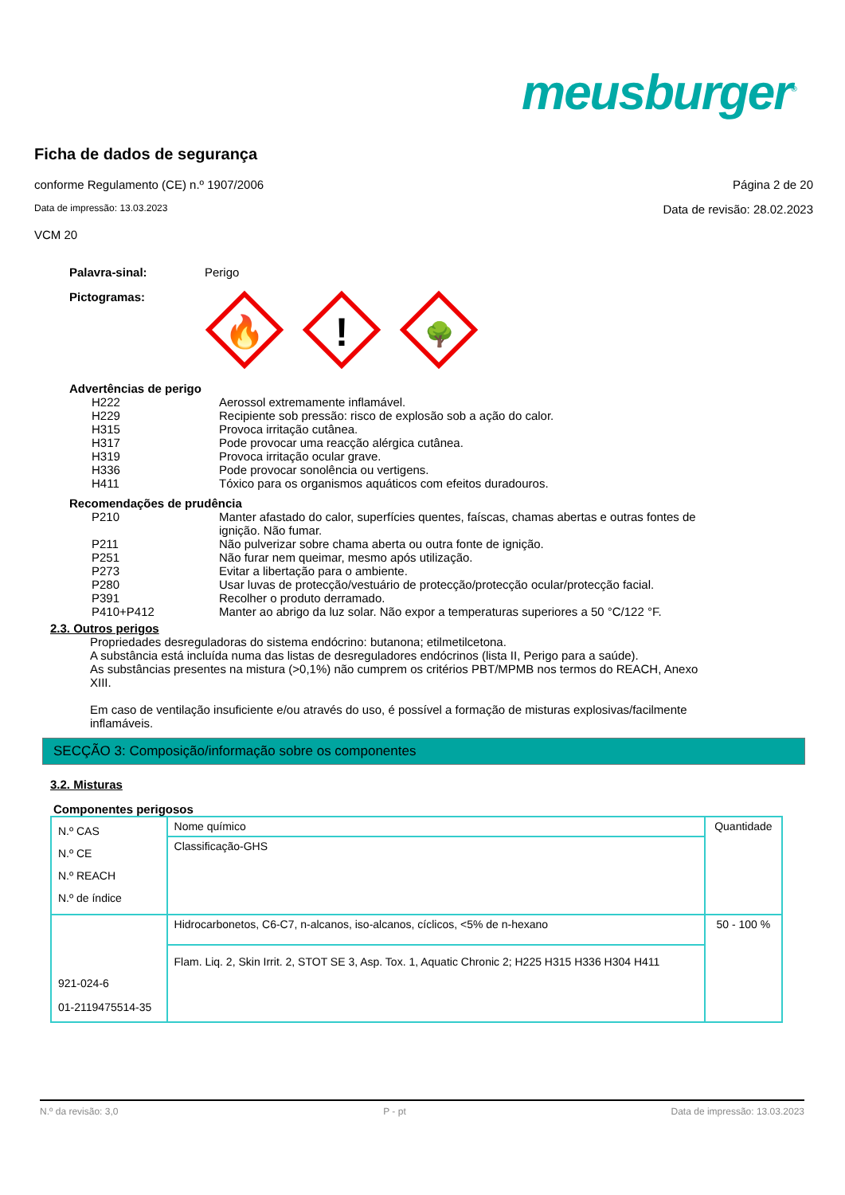meusburger<sup>®</sup>
Ficha de dados de segurança
conforme Regulamento (CE) n.º 1907/2006 Página 2 de 20
Data de impressão: 13.03.2023 Data de revisão: 28.02.2023
VCM 20
Palavra-sinal: Perigo
Pictogramas:
🔥
!
🌳
Advertências de perigo
H222 Aerossol extremamente inflamável.
H229 Recipiente sob pressão: risco de explosão sob a ação do calor.
H315 Provoca irritação cutânea.
H317 Pode provocar uma reacção alérgica cutânea.
H319 Provoca irritação ocular grave.
H336 Pode provocar sonolência ou vertigens.
H411 Tóxico para os organismos aquáticos com efeitos duradouros.
Recomendações de prudência
P210 Manter afastado do calor, superfícies quentes, faíscas, chamas abertas e outras fontes de ignição. Não fumar.
P211 Não pulverizar sobre chama aberta ou outra fonte de ignição.
P251 Não furar nem queimar, mesmo após utilização.
P273 Evitar a libertação para o ambiente.
P280 Usar luvas de protecção/vestuário de protecção/protecção ocular/protecção facial.
P391 Recolher o produto derramado.
P410+P412 Manter ao abrigo da luz solar. Não expor a temperaturas superiores a 50 °C/122 °F.
2.3. Outros perigos
Propriedades desreguladoras do sistema endócrino: butanona; etilmetilcetona.
A substância está incluída numa das listas de desreguladores endócrinos (lista II, Perigo para a saúde).
As substâncias presentes na mistura (>0,1%) não cumprem os critérios PBT/MPMB nos termos do REACH, Anexo XIII.
Em caso de ventilação insuficiente e/ou através do uso, é possível a formação de misturas explosivas/facilmente inflamáveis.
SECÇÃO 3: Composição/informação sobre os componentes
3.2. Misturas
Componentes perigosos
| N.º CAS N.º CE N.º REACH N.º de índice | Nome químico | Quantidade |
| | Classificação-GHS | |
| 921-024-6 01-2119475514-35 | Hidrocarbonetos, C6-C7, n-alcanos, iso-alcanos, cíclicos, <5% de n-hexano | 50 - 100 % |
| | Flam. Liq. 2, Skin Irrit. 2, STOT SE 3, Asp. Tox. 1, Aquatic Chronic 2; H225 H315 H336 H304 H411 | |
N.º da revisão: 3,0 P - pt Data de impressão: 13.03.2023